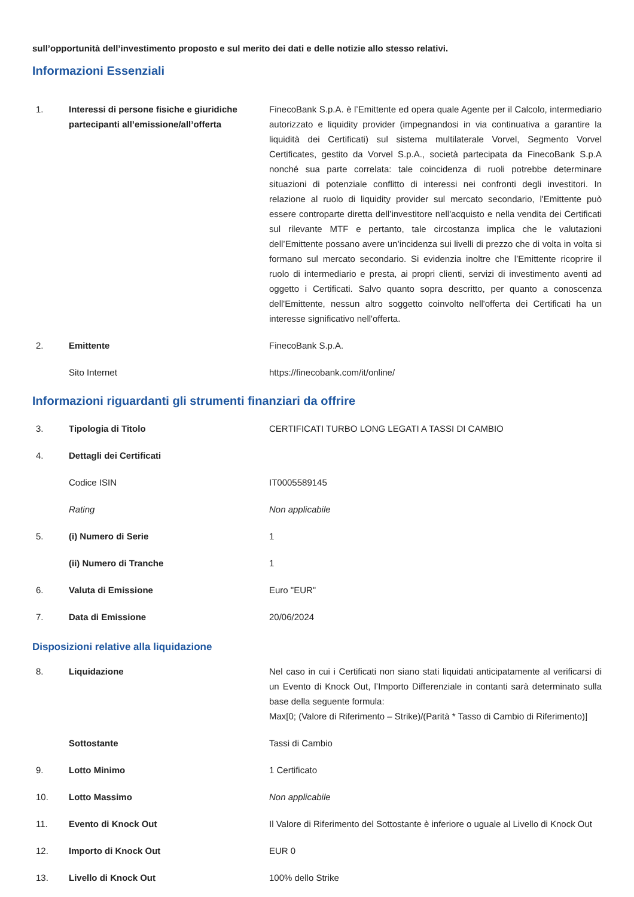sull’opportunità dell’investimento proposto e sul merito dei dati e delle notizie allo stesso relativi.
Informazioni Essenziali
| 1. | Interessi di persone fisiche e giuridiche partecipanti all’emissione/all’offerta | FinecoBank S.p.A. è l’Emittente ed opera quale Agente per il Calcolo, intermediario autorizzato e liquidity provider (impegnandosi in via continuativa a garantire la liquidità dei Certificati) sul sistema multilaterale Vorvel, Segmento Vorvel Certificates, gestito da Vorvel S.p.A., società partecipata da FinecoBank S.p.A nonché sua parte correlata: tale coincidenza di ruoli potrebbe determinare situazioni di potenziale conflitto di interessi nei confronti degli investitori. In relazione al ruolo di liquidity provider sul mercato secondario, l'Emittente può essere controparte diretta dell’investitore nell'acquisto e nella vendita dei Certificati sul rilevante MTF e pertanto, tale circostanza implica che le valutazioni dell’Emittente possano avere un’incidenza sui livelli di prezzo che di volta in volta si formano sul mercato secondario. Si evidenzia inoltre che l’Emittente ricoprire il ruolo di intermediario e presta, ai propri clienti, servizi di investimento aventi ad oggetto i Certificati. Salvo quanto sopra descritto, per quanto a conoscenza dell'Emittente, nessun altro soggetto coinvolto nell'offerta dei Certificati ha un interesse significativo nell'offerta. |
| 2. | Emittente | FinecoBank S.p.A. |
| | Sito Internet | https://finecobank.com/it/online/ |
Informazioni riguardanti gli strumenti finanziari da offrire
| 3. | Tipologia di Titolo | CERTIFICATI TURBO LONG LEGATI A TASSI DI CAMBIO |
| 4. | Dettagli dei Certificati | |
| | Codice ISIN | IT0005589145 |
| | Rating | Non applicabile |
| 5. | (i) Numero di Serie | 1 |
| | (ii) Numero di Tranche | 1 |
| 6. | Valuta di Emissione | Euro "EUR" |
| 7. | Data di Emissione | 20/06/2024 |
Disposizioni relative alla liquidazione
| 8. | Liquidazione | Nel caso in cui i Certificati non siano stati liquidati anticipatamente al verificarsi di un Evento di Knock Out, l’Importo Differenziale in contanti sarà determinato sulla base della seguente formula: Max[0; (Valore di Riferimento – Strike)/(Parità * Tasso di Cambio di Riferimento)] |
| | Sottostante | Tassi di Cambio |
| 9. | Lotto Minimo | 1 Certificato |
| 10. | Lotto Massimo | Non applicabile |
| 11. | Evento di Knock Out | Il Valore di Riferimento del Sottostante è inferiore o uguale al Livello di Knock Out |
| 12. | Importo di Knock Out | EUR 0 |
| 13. | Livello di Knock Out | 100% dello Strike |